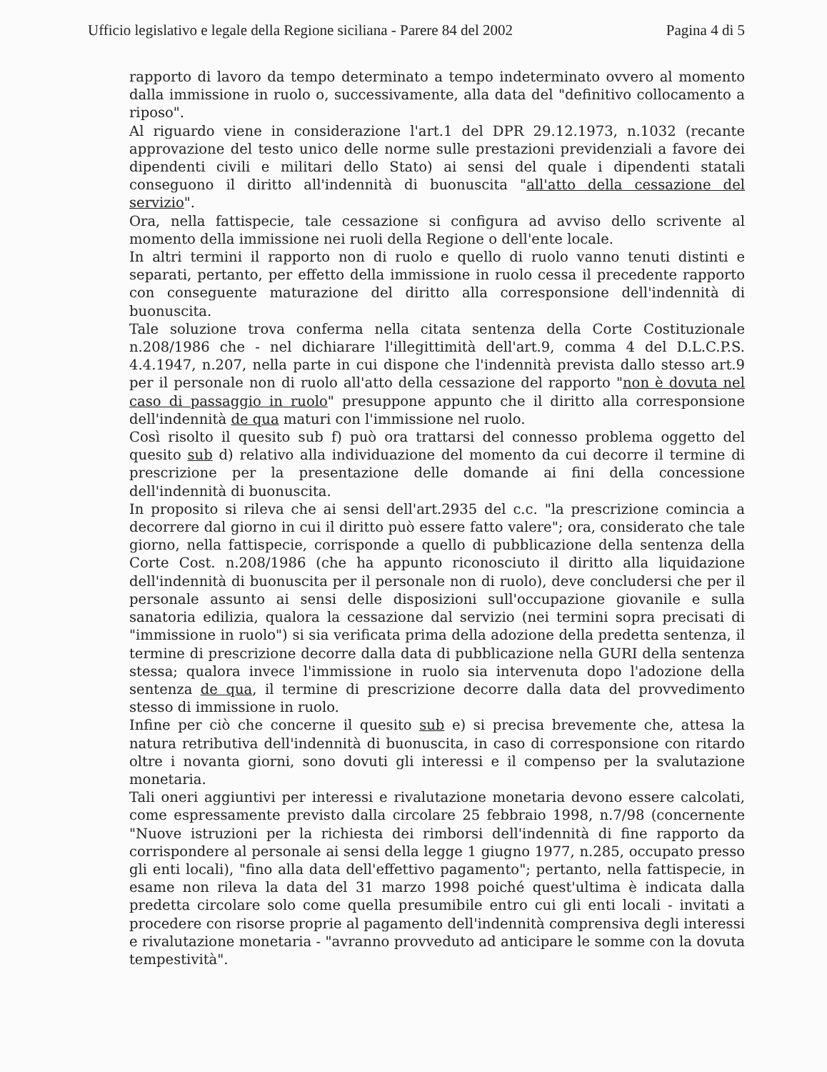Ufficio legislativo e legale della Regione siciliana - Parere 84 del 2002 Pagina 4 di 5
rapporto di lavoro da tempo determinato a tempo indeterminato ovvero al momento dalla immissione in ruolo o, successivamente, alla data del "definitivo collocamento a riposo".
Al riguardo viene in considerazione l'art.1 del DPR 29.12.1973, n.1032 (recante approvazione del testo unico delle norme sulle prestazioni previdenziali a favore dei dipendenti civili e militari dello Stato) ai sensi del quale i dipendenti statali conseguono il diritto all'indennità di buonuscita "all'atto della cessazione del servizio".
Ora, nella fattispecie, tale cessazione si configura ad avviso dello scrivente al momento della immissione nei ruoli della Regione o dell'ente locale.
In altri termini il rapporto non di ruolo e quello di ruolo vanno tenuti distinti e separati, pertanto, per effetto della immissione in ruolo cessa il precedente rapporto con conseguente maturazione del diritto alla corresponsione dell'indennità di buonuscita.
Tale soluzione trova conferma nella citata sentenza della Corte Costituzionale n.208/1986 che - nel dichiarare l'illegittimità dell'art.9, comma 4 del D.L.C.P.S. 4.4.1947, n.207, nella parte in cui dispone che l'indennità prevista dallo stesso art.9 per il personale non di ruolo all'atto della cessazione del rapporto "non è dovuta nel caso di passaggio in ruolo" presuppone appunto che il diritto alla corresponsione dell'indennità de qua maturi con l'immissione nel ruolo.
Così risolto il quesito sub f) può ora trattarsi del connesso problema oggetto del quesito sub d) relativo alla individuazione del momento da cui decorre il termine di prescrizione per la presentazione delle domande ai fini della concessione dell'indennità di buonuscita.
In proposito si rileva che ai sensi dell'art.2935 del c.c. "la prescrizione comincia a decorrere dal giorno in cui il diritto può essere fatto valere"; ora, considerato che tale giorno, nella fattispecie, corrisponde a quello di pubblicazione della sentenza della Corte Cost. n.208/1986 (che ha appunto riconosciuto il diritto alla liquidazione dell'indennità di buonuscita per il personale non di ruolo), deve concludersi che per il personale assunto ai sensi delle disposizioni sull'occupazione giovanile e sulla sanatoria edilizia, qualora la cessazione dal servizio (nei termini sopra precisati di "immissione in ruolo") si sia verificata prima della adozione della predetta sentenza, il termine di prescrizione decorre dalla data di pubblicazione nella GURI della sentenza stessa; qualora invece l'immissione in ruolo sia intervenuta dopo l'adozione della sentenza de qua, il termine di prescrizione decorre dalla data del provvedimento stesso di immissione in ruolo.
Infine per ciò che concerne il quesito sub e) si precisa brevemente che, attesa la natura retributiva dell'indennità di buonuscita, in caso di corresponsione con ritardo oltre i novanta giorni, sono dovuti gli interessi e il compenso per la svalutazione monetaria.
Tali oneri aggiuntivi per interessi e rivalutazione monetaria devono essere calcolati, come espressamente previsto dalla circolare 25 febbraio 1998, n.7/98 (concernente "Nuove istruzioni per la richiesta dei rimborsi dell'indennità di fine rapporto da corrispondere al personale ai sensi della legge 1 giugno 1977, n.285, occupato presso gli enti locali), "fino alla data dell'effettivo pagamento"; pertanto, nella fattispecie, in esame non rileva la data del 31 marzo 1998 poiché quest'ultima è indicata dalla predetta circolare solo come quella presumibile entro cui gli enti locali - invitati a procedere con risorse proprie al pagamento dell'indennità comprensiva degli interessi e rivalutazione monetaria - "avranno provveduto ad anticipare le somme con la dovuta tempestività".